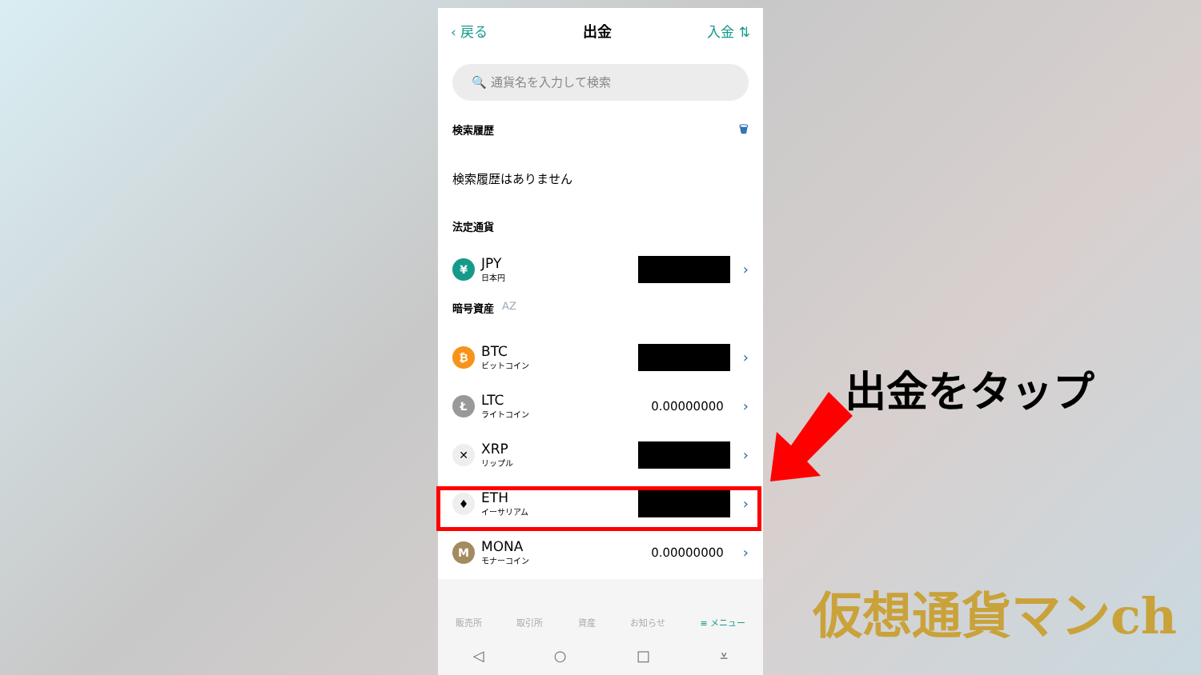‹ 戻る 出金 入金 ⇅
🔍 通貨名を入力して検索
検索履歴 🗑
検索履歴はありません
法定通貨
¥
JPY
日本円
›
暗号資産 AZ
₿
BTC
ビットコイン
›
Ł
LTC
ライトコイン
0.00000000 ›
✕
XRP
リップル
›
♦
ETH
イーサリアム
›
M
MONA
モナーコイン
0.00000000 ›
販売所 取引所 資産 お知らせ ≡ メニュー
◁ ○ □ ⩡
出金をタップ
仮想通貨マンch